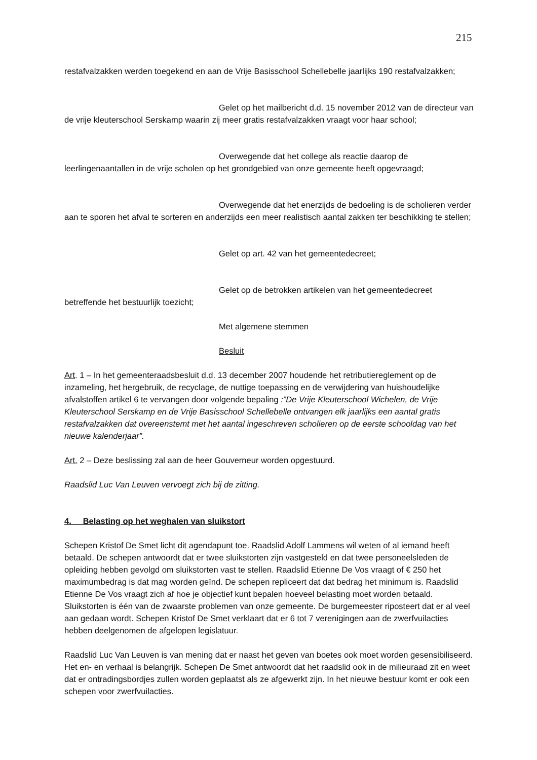215
restafvalzakken werden toegekend en aan de Vrije Basisschool Schellebelle jaarlijks 190 restafvalzakken;
Gelet op het mailbericht d.d. 15 november 2012 van de directeur van de vrije kleuterschool Serskamp waarin zij meer gratis restafvalzakken vraagt voor haar school;
Overwegende dat het college als reactie daarop de leerlingenaantallen in de vrije scholen op het grondgebied van onze gemeente heeft opgevraagd;
Overwegende dat het enerzijds de bedoeling is de scholieren verder aan te sporen het afval te sorteren en anderzijds een meer realistisch aantal zakken ter beschikking te stellen;
Gelet op art. 42 van het gemeentedecreet;
Gelet op de betrokken artikelen van het gemeentedecreet betreffende het bestuurlijk toezicht;
Met algemene stemmen
Besluit
Art. 1 – In het gemeenteraadsbesluit d.d. 13 december 2007 houdende het retributiereglement op de inzameling, het hergebruik, de recyclage, de nuttige toepassing en de verwijdering van huishoudelijke afvalstoffen artikel 6 te vervangen door volgende bepaling :”De Vrije Kleuterschool Wichelen, de Vrije Kleuterschool Serskamp en de Vrije Basisschool Schellebelle ontvangen elk jaarlijks een aantal gratis restafvalzakken dat overeenstemt met het aantal ingeschreven scholieren op de eerste schooldag van het nieuwe kalenderjaar”.
Art. 2 – Deze beslissing zal aan de heer Gouverneur worden opgestuurd.
Raadslid Luc Van Leuven vervoegt zich bij de zitting.
4. Belasting op het weghalen van sluikstort
Schepen Kristof De Smet licht dit agendapunt toe. Raadslid Adolf Lammens wil weten of al iemand heeft betaald. De schepen antwoordt dat er twee sluikstorten zijn vastgesteld en dat twee personeelsleden de opleiding hebben gevolgd om sluikstorten vast te stellen. Raadslid Etienne De Vos vraagt of € 250 het maximumbedrag is dat mag worden geïnd. De schepen repliceert dat dat bedrag het minimum is. Raadslid Etienne De Vos vraagt zich af hoe je objectief kunt bepalen hoeveel belasting moet worden betaald. Sluikstorten is één van de zwaarste problemen van onze gemeente. De burgemeester riposteert dat er al veel aan gedaan wordt. Schepen Kristof De Smet verklaart dat er 6 tot 7 verenigingen aan de zwerfvuilacties hebben deelgenomen de afgelopen legislatuur.
Raadslid Luc Van Leuven is van mening dat er naast het geven van boetes ook moet worden gesensibiliseerd. Het en- en verhaal is belangrijk. Schepen De Smet antwoordt dat het raadslid ook in de milieuraad zit en weet dat er ontradingsbordjes zullen worden geplaatst als ze afgewerkt zijn. In het nieuwe bestuur komt er ook een schepen voor zwerfvuilacties.